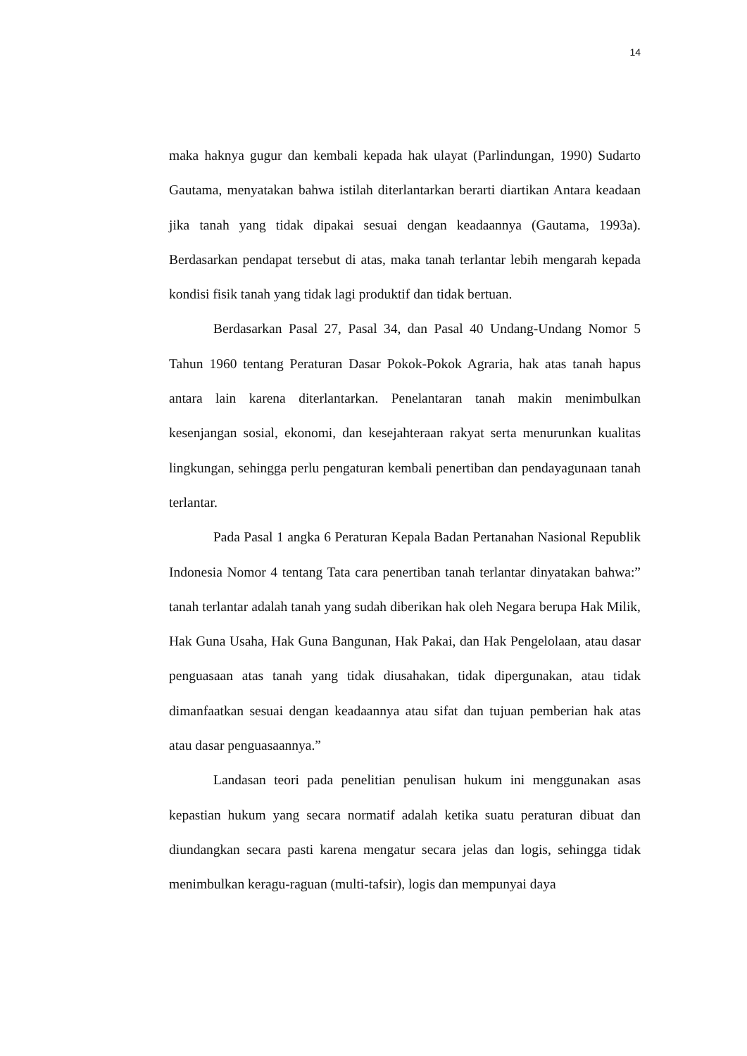14
maka haknya gugur dan kembali kepada hak ulayat (Parlindungan, 1990) Sudarto Gautama, menyatakan bahwa istilah diterlantarkan berarti diartikan Antara keadaan jika tanah yang tidak dipakai sesuai dengan keadaannya (Gautama, 1993a). Berdasarkan pendapat tersebut di atas, maka tanah terlantar lebih mengarah kepada kondisi fisik tanah yang tidak lagi produktif dan tidak bertuan.
Berdasarkan Pasal 27, Pasal 34, dan Pasal 40 Undang-Undang Nomor 5 Tahun 1960 tentang Peraturan Dasar Pokok-Pokok Agraria, hak atas tanah hapus antara lain karena diterlantarkan. Penelantaran tanah makin menimbulkan kesenjangan sosial, ekonomi, dan kesejahteraan rakyat serta menurunkan kualitas lingkungan, sehingga perlu pengaturan kembali penertiban dan pendayagunaan tanah terlantar.
Pada Pasal 1 angka 6 Peraturan Kepala Badan Pertanahan Nasional Republik Indonesia Nomor 4 tentang Tata cara penertiban tanah terlantar dinyatakan bahwa:” tanah terlantar adalah tanah yang sudah diberikan hak oleh Negara berupa Hak Milik, Hak Guna Usaha, Hak Guna Bangunan, Hak Pakai, dan Hak Pengelolaan, atau dasar penguasaan atas tanah yang tidak diusahakan, tidak dipergunakan, atau tidak dimanfaatkan sesuai dengan keadaannya atau sifat dan tujuan pemberian hak atas atau dasar penguasaannya.”
Landasan teori pada penelitian penulisan hukum ini menggunakan asas kepastian hukum yang secara normatif adalah ketika suatu peraturan dibuat dan diundangkan secara pasti karena mengatur secara jelas dan logis, sehingga tidak menimbulkan keragu-raguan (multi-tafsir), logis dan mempunyai daya